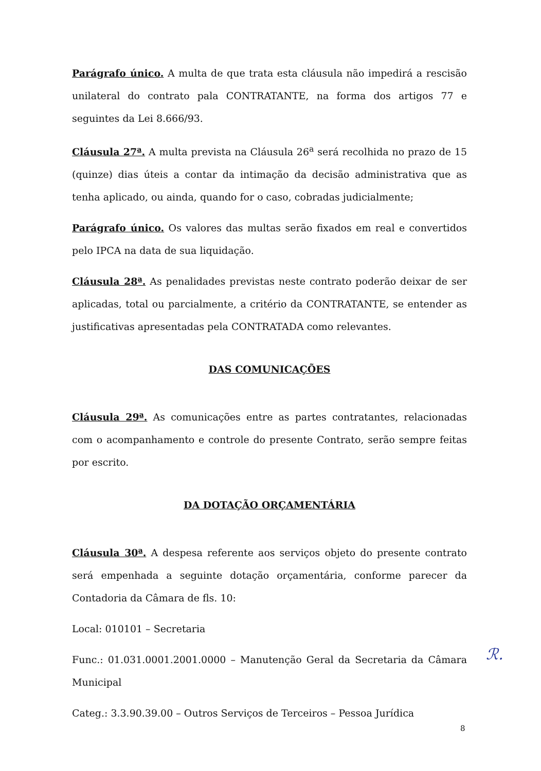Parágrafo único. A multa de que trata esta cláusula não impedirá a rescisão unilateral do contrato pala CONTRATANTE, na forma dos artigos 77 e seguintes da Lei 8.666/93.
Cláusula 27ª. A multa prevista na Cláusula 26<sup>a</sup> será recolhida no prazo de 15 (quinze) dias úteis a contar da intimação da decisão administrativa que as tenha aplicado, ou ainda, quando for o caso, cobradas judicialmente;
Parágrafo único. Os valores das multas serão fixados em real e convertidos pelo IPCA na data de sua liquidação.
Cláusula 28ª. As penalidades previstas neste contrato poderão deixar de ser aplicadas, total ou parcialmente, a critério da CONTRATANTE, se entender as justificativas apresentadas pela CONTRATADA como relevantes.
DAS COMUNICAÇÕES
Cláusula 29ª. As comunicações entre as partes contratantes, relacionadas com o acompanhamento e controle do presente Contrato, serão sempre feitas por escrito.
DA DOTAÇÃO ORÇAMENTÁRIA
Cláusula 30ª. A despesa referente aos serviços objeto do presente contrato será empenhada a seguinte dotação orçamentária, conforme parecer da Contadoria da Câmara de fls. 10:
Local: 010101 – Secretaria
Func.: 01.031.0001.2001.0000 – Manutenção Geral da Secretaria da Câmara Municipal
Categ.: 3.3.90.39.00 – Outros Serviços de Terceiros – Pessoa Jurídica
ℛ.
8